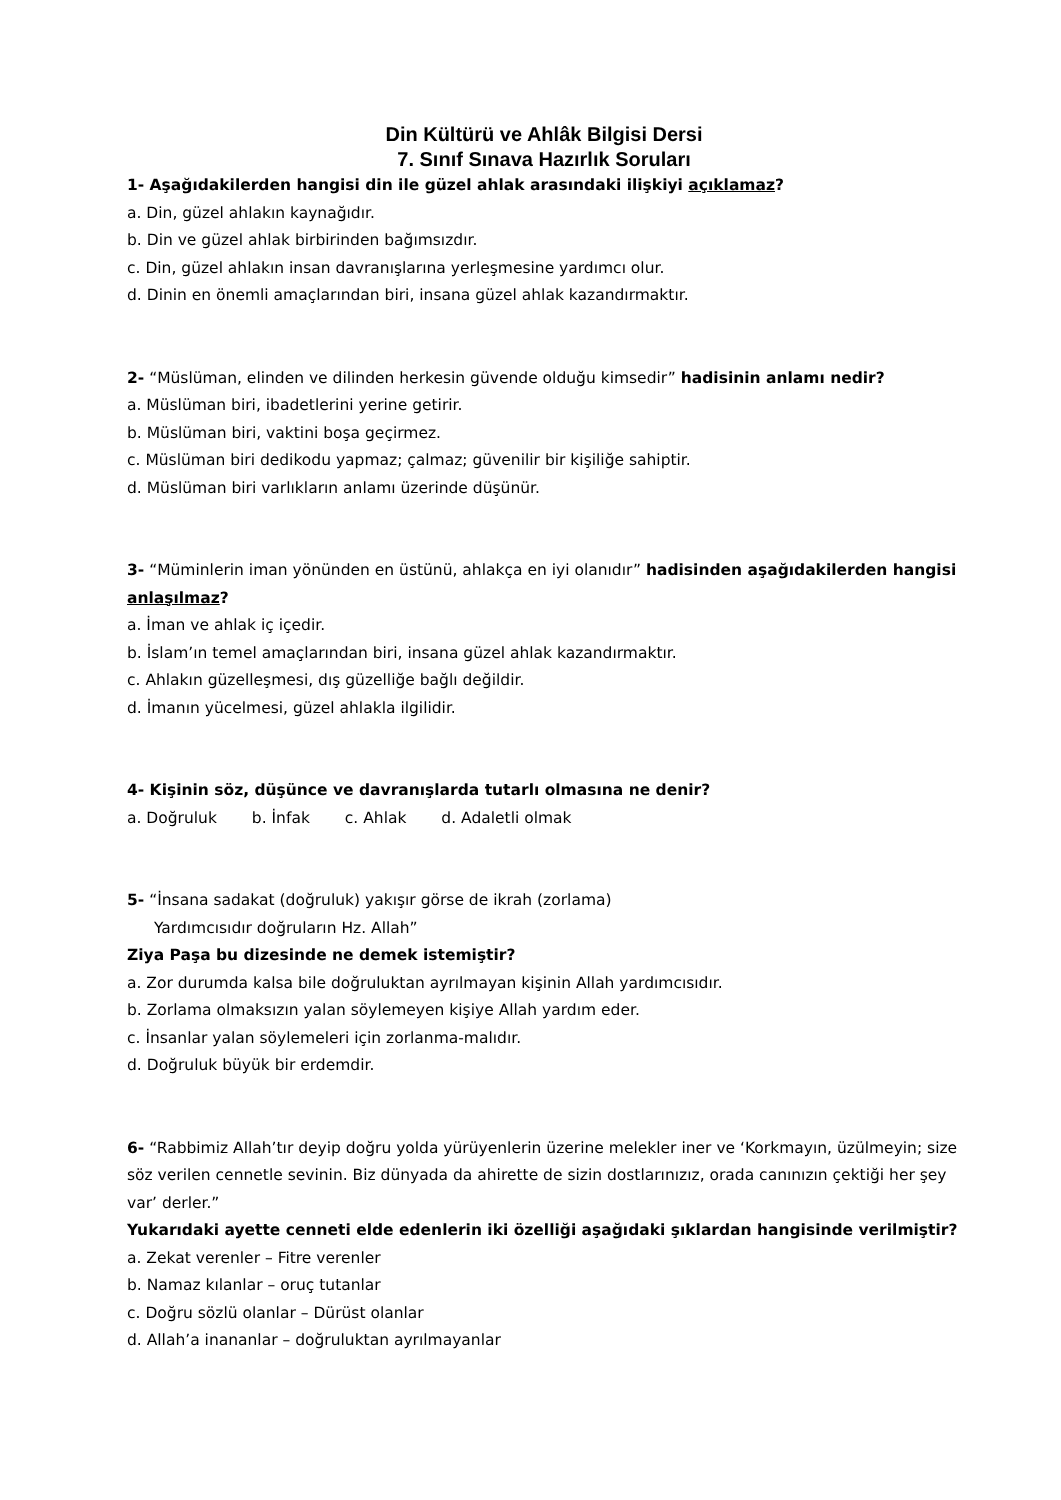Din Kültürü ve Ahlâk Bilgisi Dersi
7. Sınıf Sınava Hazırlık Soruları
1- Aşağıdakilerden hangisi din ile güzel ahlak arasındaki ilişkiyi açıklamaz?
a. Din, güzel ahlakın kaynağıdır.
b. Din ve güzel ahlak birbirinden bağımsızdır.
c. Din, güzel ahlakın insan davranışlarına yerleşmesine yardımcı olur.
d. Dinin en önemli amaçlarından biri, insana güzel ahlak kazandırmaktır.
2- “Müslüman, elinden ve dilinden herkesin güvende olduğu kimsedir” hadisinin anlamı nedir?
a. Müslüman biri, ibadetlerini yerine getirir.
b. Müslüman biri, vaktini boşa geçirmez.
c. Müslüman biri dedikodu yapmaz; çalmaz; güvenilir bir kişiliğe sahiptir.
d. Müslüman biri varlıkların anlamı üzerinde düşünür.
3- “Müminlerin iman yönünden en üstünü, ahlakça en iyi olanıdır” hadisinden aşağıdakilerden hangisi anlaşılmaz?
a. İman ve ahlak iç içedir.
b. İslam’ın temel amaçlarından biri, insana güzel ahlak kazandırmaktır.
c. Ahlakın güzelleşmesi, dış güzelliğe bağlı değildir.
d. İmanın yücelmesi, güzel ahlakla ilgilidir.
4- Kişinin söz, düşünce ve davranışlarda tutarlı olmasına ne denir?
a. Doğruluk b. İnfak c. Ahlak d. Adaletli olmak
5- “İnsana sadakat (doğruluk) yakışır görse de ikrah (zorlama)
Yardımcısıdır doğruların Hz. Allah”
Ziya Paşa bu dizesinde ne demek istemiştir?
a. Zor durumda kalsa bile doğruluktan ayrılmayan kişinin Allah yardımcısıdır.
b. Zorlama olmaksızın yalan söylemeyen kişiye Allah yardım eder.
c. İnsanlar yalan söylemeleri için zorlanma-malıdır.
d. Doğruluk büyük bir erdemdir.
6- “Rabbimiz Allah’tır deyip doğru yolda yürüyenlerin üzerine melekler iner ve ‘Korkmayın, üzülmeyin; size söz verilen cennetle sevinin. Biz dünyada da ahirette de sizin dostlarınızız, orada canınızın çektiği her şey var’ derler.”
Yukarıdaki ayette cenneti elde edenlerin iki özelliği aşağıdaki şıklardan hangisinde verilmiştir?
a. Zekat verenler – Fitre verenler
b. Namaz kılanlar – oruç tutanlar
c. Doğru sözlü olanlar – Dürüst olanlar
d. Allah’a inananlar – doğruluktan ayrılmayanlar